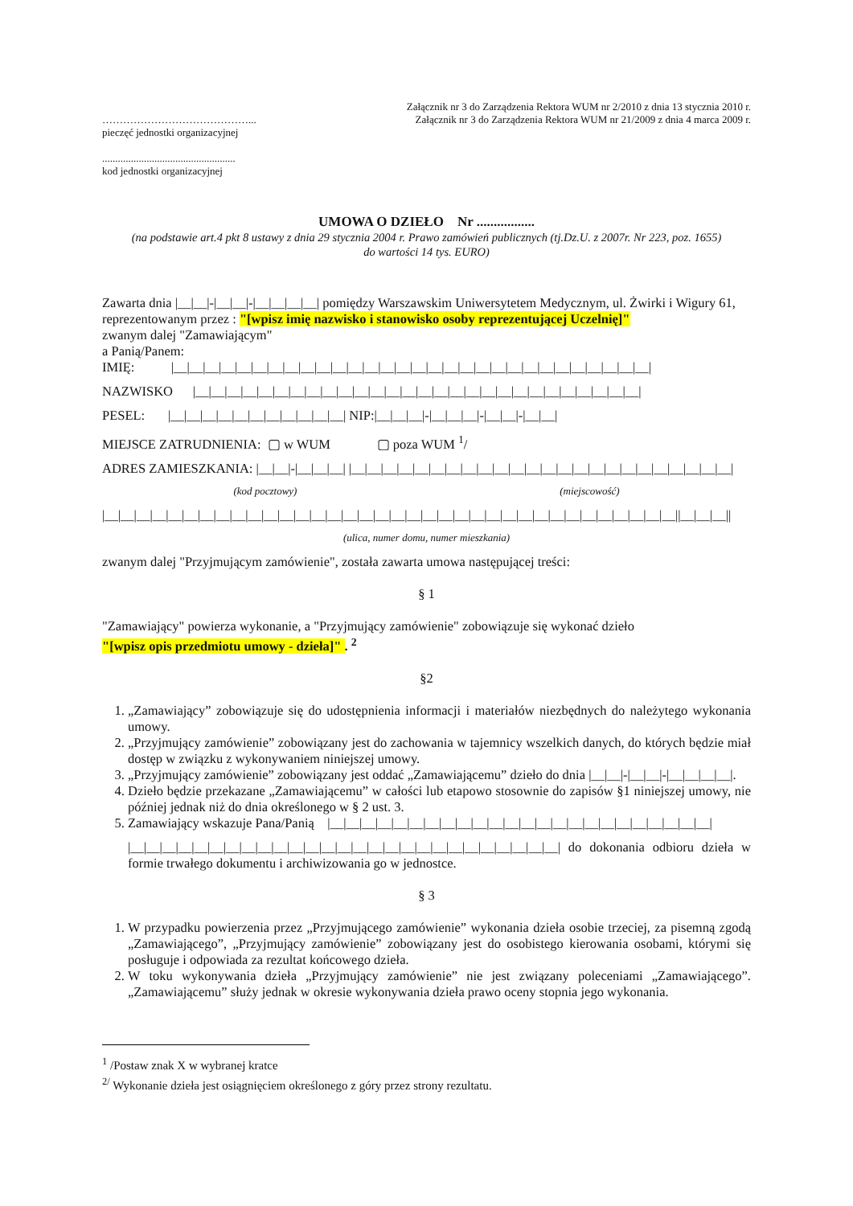……………………………………...
pieczęć jednostki organizacyjnej
...................................................
kod jednostki organizacyjnej
Załącznik nr 3 do Zarządzenia Rektora WUM nr 2/2010 z dnia 13 stycznia 2010 r.
Załącznik nr 3 do Zarządzenia Rektora WUM nr 21/2009 z dnia 4 marca 2009 r.
UMOWA O DZIEŁO Nr .................
(na podstawie art.4 pkt 8 ustawy z dnia 29 stycznia 2004 r. Prawo zamówień publicznych (tj.Dz.U. z 2007r. Nr 223, poz. 1655)
do wartości 14 tys. EURO)
Zawarta dnia |__|__|-|__|__|-|__|__|__|__| pomiędzy Warszawskim Uniwersytetem Medycznym, ul. Żwirki i Wigury 61,
reprezentowanym przez : "[wpisz imię nazwisko i stanowisko osoby reprezentującej Uczelnię]"
zwanym dalej "Zamawiającym"
a Panią/Panem:
IMIĘ: |__|__|__|__|__|__|__|__|__|__|__|__|__|__|__|__|__|__|__|__|__|__|__|__|__|__|__|__|__|__|
NAZWISKO |__|__|__|__|__|__|__|__|__|__|__|__|__|__|__|__|__|__|__|__|__|__|__|__|__|__|__|__|
PESEL: |__|__|__|__|__|__|__|__|__|__|__| NIP:|__|__|__|-|__|__|__|-|__|__|-|__|__|
MIEJSCE ZATRUDNIENIA: ▢ w WUM ▢ poza WUM <sup>1</sup>/
ADRES ZAMIESZKANIA: |__|__|-|__|__|__| |__|__|__|__|__|__|__|__|__|__|__|__|__|__|__|__|__|__|__|__|__|__|__|__|
(kod pocztowy) (miejscowość)
|__|__|__|__|__|__|__|__|__|__|__|__|__|__|__|__|__|__|__|__|__|__|__|__|__|__|__|__|__|__|__|__|__|__|__|__||__|__|__||
(ulica, numer domu, numer mieszkania)
zwanym dalej "Przyjmującym zamówienie", została zawarta umowa następującej treści:
§ 1
"Zamawiający" powierza wykonanie, a "Przyjmujący zamówienie" zobowiązuje się wykonać dzieło
"[wpisz opis przedmiotu umowy - dzieła]" . <sup>2</sup>
§2
1. „Zamawiający” zobowiązuje się do udostępnienia informacji i materiałów niezbędnych do należytego wykonania umowy.
2. „Przyjmujący zamówienie” zobowiązany jest do zachowania w tajemnicy wszelkich danych, do których będzie miał dostęp w związku z wykonywaniem niniejszej umowy.
3. „Przyjmujący zamówienie” zobowiązany jest oddać „Zamawiającemu” dzieło do dnia |__|__|-|__|__|-|__|__|__|__|.
4. Dzieło będzie przekazane „Zamawiającemu” w całości lub etapowo stosownie do zapisów §1 niniejszej umowy, nie później jednak niż do dnia określonego w § 2 ust. 3.
5. Zamawiający wskazuje Pana/Panią |__|__|__|__|__|__|__|__|__|__|__|__|__|__|__|__|__|__|__|__|__|__|__|__|
|__|__|__|__|__|__|__|__|__|__|__|__|__|__|__|__|__|__|__|__|__|__|__|__|__|__|__| do dokonania odbioru dzieła w formie trwałego dokumentu i archiwizowania go w jednostce.
§ 3
1. W przypadku powierzenia przez „Przyjmującego zamówienie” wykonania dzieła osobie trzeciej, za pisemną zgodą „Zamawiającego”, „Przyjmujący zamówienie” zobowiązany jest do osobistego kierowania osobami, którymi się posługuje i odpowiada za rezultat końcowego dzieła.
2. W toku wykonywania dzieła „Przyjmujący zamówienie” nie jest związany poleceniami „Zamawiającego”. „Zamawiającemu” służy jednak w okresie wykonywania dzieła prawo oceny stopnia jego wykonania.
<sup>1</sup> /Postaw znak X w wybranej kratce
<sup>2/</sup> Wykonanie dzieła jest osiągnięciem określonego z góry przez strony rezultatu.